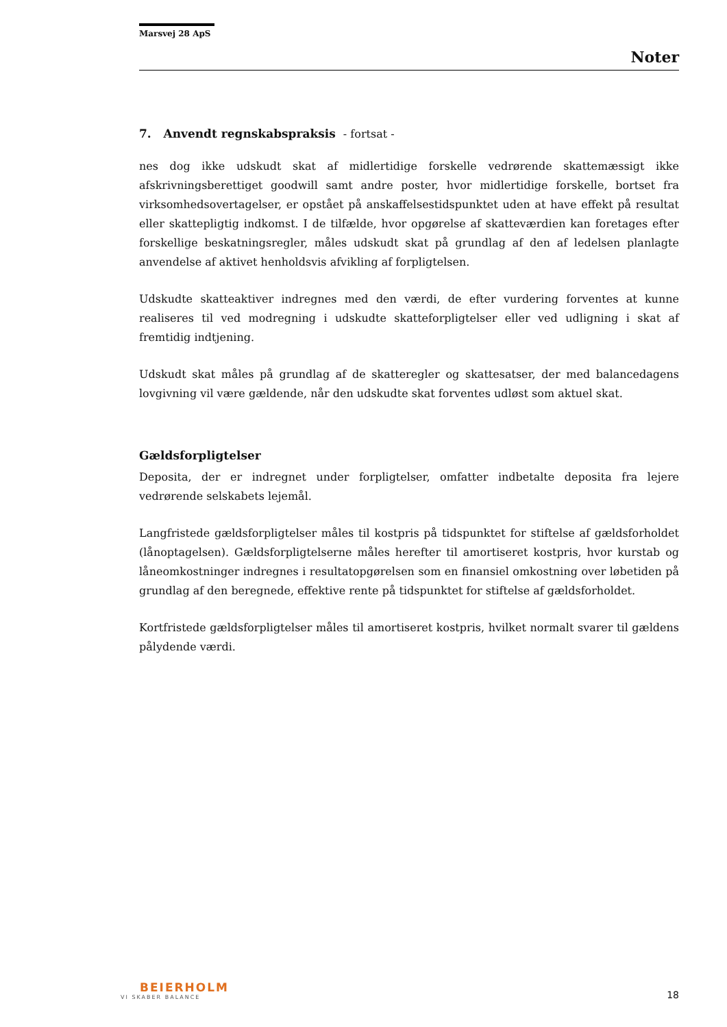Marsvej 28 ApS
Noter
7. Anvendt regnskabspraksis - fortsat -
nes dog ikke udskudt skat af midlertidige forskelle vedrørende skattemæssigt ikke afskrivningsberettiget goodwill samt andre poster, hvor midlertidige forskelle, bortset fra virksomhedsovertagelser, er opstået på anskaffelsestidspunktet uden at have effekt på resultat eller skattepligtig indkomst. I de tilfælde, hvor opgørelse af skatteværdien kan foretages efter forskellige beskatningsregler, måles udskudt skat på grundlag af den af ledelsen planlagte anvendelse af aktivet henholdsvis afvikling af forpligtelsen.
Udskudte skatteaktiver indregnes med den værdi, de efter vurdering forventes at kunne realiseres til ved modregning i udskudte skatteforpligtelser eller ved udligning i skat af fremtidig indtjening.
Udskudt skat måles på grundlag af de skatteregler og skattesatser, der med balancedagens lovgivning vil være gældende, når den udskudte skat forventes udløst som aktuel skat.
Gældsforpligtelser
Deposita, der er indregnet under forpligtelser, omfatter indbetalte deposita fra lejere vedrørende selskabets lejemål.
Langfristede gældsforpligtelser måles til kostpris på tidspunktet for stiftelse af gældsforholdet (lånoptagelsen). Gældsforpligtelserne måles herefter til amortiseret kostpris, hvor kurstab og låneomkostninger indregnes i resultatopgørelsen som en finansiel omkostning over løbetiden på grundlag af den beregnede, effektive rente på tidspunktet for stiftelse af gældsforholdet.
Kortfristede gældsforpligtelser måles til amortiseret kostpris, hvilket normalt svarer til gældens pålydende værdi.
BEIERHOLM
VI SKABER BALANCE
18